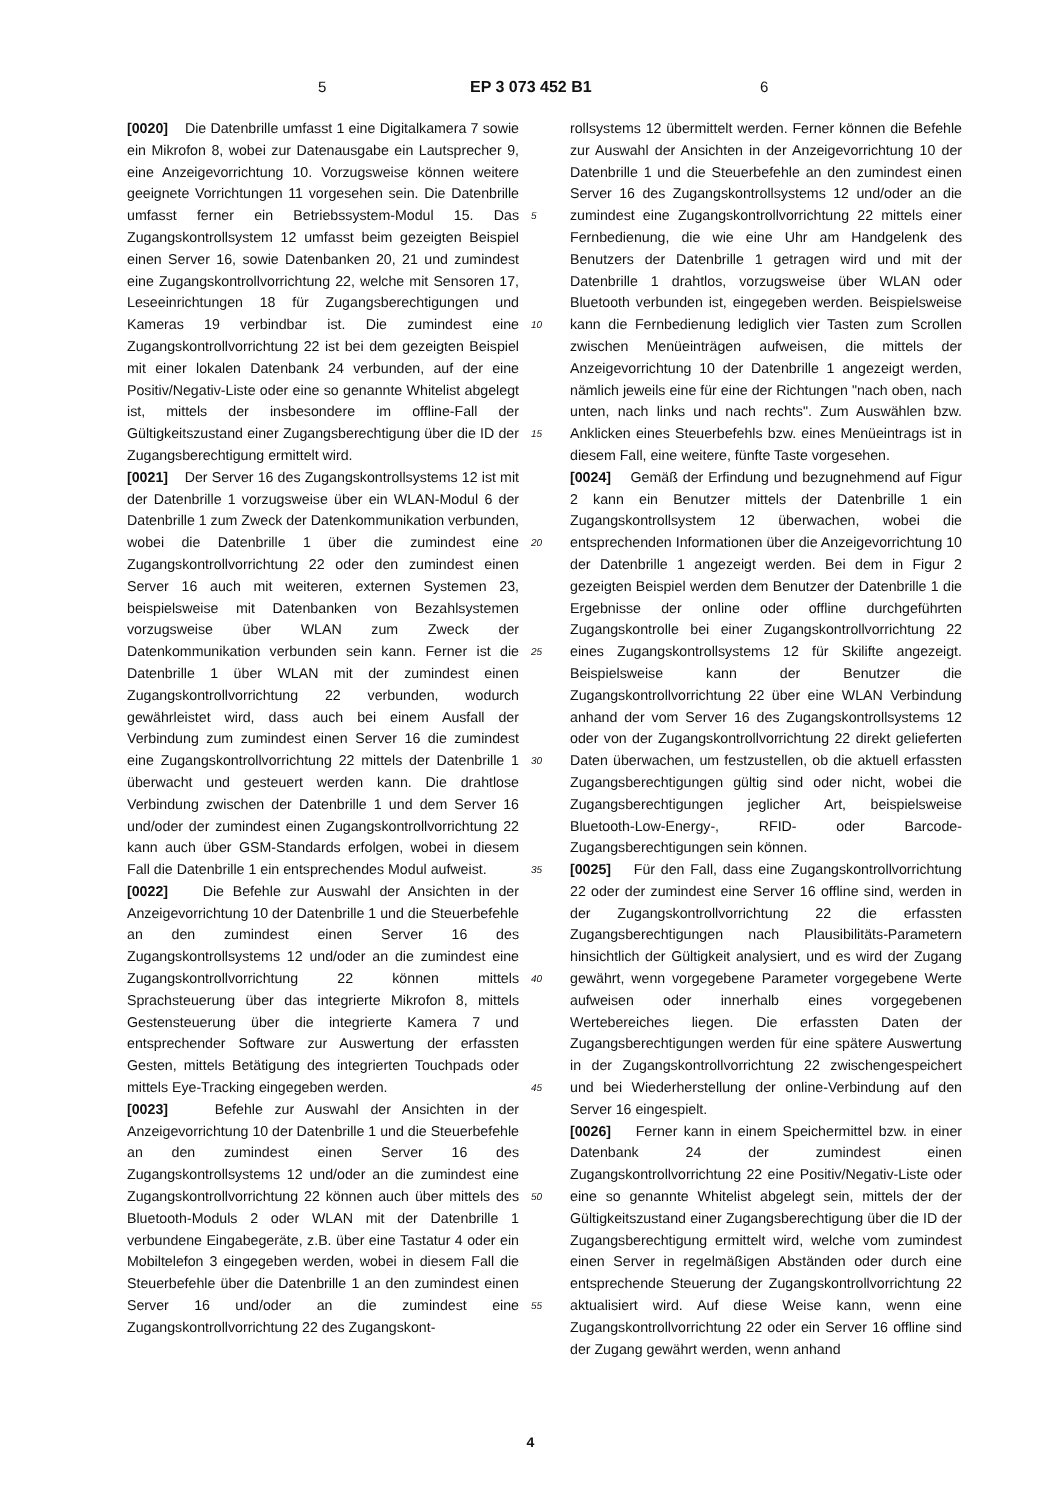5 EP 3 073 452 B1 6
[0020] Die Datenbrille umfasst 1 eine Digitalkamera 7 sowie ein Mikrofon 8, wobei zur Datenausgabe ein Lautsprecher 9, eine Anzeigevorrichtung 10. Vorzugsweise können weitere geeignete Vorrichtungen 11 vorgesehen sein. Die Datenbrille umfasst ferner ein Betriebssystem-Modul 15. Das Zugangskontrollsystem 12 umfasst beim gezeigten Beispiel einen Server 16, sowie Datenbanken 20, 21 und zumindest eine Zugangskontrollvorrichtung 22, welche mit Sensoren 17, Leseeinrichtungen 18 für Zugangsberechtigungen und Kameras 19 verbindbar ist. Die zumindest eine Zugangskontrollvorrichtung 22 ist bei dem gezeigten Beispiel mit einer lokalen Datenbank 24 verbunden, auf der eine Positiv/Negativ-Liste oder eine so genannte Whitelist abgelegt ist, mittels der insbesondere im offline-Fall der Gültigkeitszustand einer Zugangsberechtigung über die ID der Zugangsberechtigung ermittelt wird.
[0021] Der Server 16 des Zugangskontrollsystems 12 ist mit der Datenbrille 1 vorzugsweise über ein WLAN-Modul 6 der Datenbrille 1 zum Zweck der Datenkommunikation verbunden, wobei die Datenbrille 1 über die zumindest eine Zugangskontrollvorrichtung 22 oder den zumindest einen Server 16 auch mit weiteren, externen Systemen 23, beispielsweise mit Datenbanken von Bezahlsystemen vorzugsweise über WLAN zum Zweck der Datenkommunikation verbunden sein kann. Ferner ist die Datenbrille 1 über WLAN mit der zumindest einen Zugangskontrollvorrichtung 22 verbunden, wodurch gewährleistet wird, dass auch bei einem Ausfall der Verbindung zum zumindest einen Server 16 die zumindest eine Zugangskontrollvorrichtung 22 mittels der Datenbrille 1 überwacht und gesteuert werden kann. Die drahtlose Verbindung zwischen der Datenbrille 1 und dem Server 16 und/oder der zumindest einen Zugangskontrollvorrichtung 22 kann auch über GSM-Standards erfolgen, wobei in diesem Fall die Datenbrille 1 ein entsprechendes Modul aufweist.
[0022] Die Befehle zur Auswahl der Ansichten in der Anzeigevorrichtung 10 der Datenbrille 1 und die Steuerbefehle an den zumindest einen Server 16 des Zugangskontrollsystems 12 und/oder an die zumindest eine Zugangskontrollvorrichtung 22 können mittels Sprachsteuerung über das integrierte Mikrofon 8, mittels Gestensteuerung über die integrierte Kamera 7 und entsprechender Software zur Auswertung der erfassten Gesten, mittels Betätigung des integrierten Touchpads oder mittels Eye-Tracking eingegeben werden.
[0023] Befehle zur Auswahl der Ansichten in der Anzeigevorrichtung 10 der Datenbrille 1 und die Steuerbefehle an den zumindest einen Server 16 des Zugangskontrollsystems 12 und/oder an die zumindest eine Zugangskontrollvorrichtung 22 können auch über mittels des Bluetooth-Moduls 2 oder WLAN mit der Datenbrille 1 verbundene Eingabegeräte, z.B. über eine Tastatur 4 oder ein Mobiltelefon 3 eingegeben werden, wobei in diesem Fall die Steuerbefehle über die Datenbrille 1 an den zumindest einen Server 16 und/oder an die zumindest eine Zugangskontrollvorrichtung 22 des Zugangskont-
5
10
15
20
25
30
35
40
45
50
55
rollsystems 12 übermittelt werden. Ferner können die Befehle zur Auswahl der Ansichten in der Anzeigevorrichtung 10 der Datenbrille 1 und die Steuerbefehle an den zumindest einen Server 16 des Zugangskontrollsystems 12 und/oder an die zumindest eine Zugangskontrollvorrichtung 22 mittels einer Fernbedienung, die wie eine Uhr am Handgelenk des Benutzers der Datenbrille 1 getragen wird und mit der Datenbrille 1 drahtlos, vorzugsweise über WLAN oder Bluetooth verbunden ist, eingegeben werden. Beispielsweise kann die Fernbedienung lediglich vier Tasten zum Scrollen zwischen Menüeinträgen aufweisen, die mittels der Anzeigevorrichtung 10 der Datenbrille 1 angezeigt werden, nämlich jeweils eine für eine der Richtungen "nach oben, nach unten, nach links und nach rechts". Zum Auswählen bzw. Anklicken eines Steuerbefehls bzw. eines Menüeintrags ist in diesem Fall, eine weitere, fünfte Taste vorgesehen.
[0024] Gemäß der Erfindung und bezugnehmend auf Figur 2 kann ein Benutzer mittels der Datenbrille 1 ein Zugangskontrollsystem 12 überwachen, wobei die entsprechenden Informationen über die Anzeigevorrichtung 10 der Datenbrille 1 angezeigt werden. Bei dem in Figur 2 gezeigten Beispiel werden dem Benutzer der Datenbrille 1 die Ergebnisse der online oder offline durchgeführten Zugangskontrolle bei einer Zugangskontrollvorrichtung 22 eines Zugangskontrollsystems 12 für Skilifte angezeigt. Beispielsweise kann der Benutzer die Zugangskontrollvorrichtung 22 über eine WLAN Verbindung anhand der vom Server 16 des Zugangskontrollsystems 12 oder von der Zugangskontrollvorrichtung 22 direkt gelieferten Daten überwachen, um festzustellen, ob die aktuell erfassten Zugangsberechtigungen gültig sind oder nicht, wobei die Zugangsberechtigungen jeglicher Art, beispielsweise Bluetooth-Low-Energy-, RFID- oder Barcode- Zugangsberechtigungen sein können.
[0025] Für den Fall, dass eine Zugangskontrollvorrichtung 22 oder der zumindest eine Server 16 offline sind, werden in der Zugangskontrollvorrichtung 22 die erfassten Zugangsberechtigungen nach Plausibilitäts-Parametern hinsichtlich der Gültigkeit analysiert, und es wird der Zugang gewährt, wenn vorgegebene Parameter vorgegebene Werte aufweisen oder innerhalb eines vorgegebenen Wertebereiches liegen. Die erfassten Daten der Zugangsberechtigungen werden für eine spätere Auswertung in der Zugangskontrollvorrichtung 22 zwischengespeichert und bei Wiederherstellung der online-Verbindung auf den Server 16 eingespielt.
[0026] Ferner kann in einem Speichermittel bzw. in einer Datenbank 24 der zumindest einen Zugangskontrollvorrichtung 22 eine Positiv/Negativ-Liste oder eine so genannte Whitelist abgelegt sein, mittels der der Gültigkeitszustand einer Zugangsberechtigung über die ID der Zugangsberechtigung ermittelt wird, welche vom zumindest einen Server in regelmäßigen Abständen oder durch eine entsprechende Steuerung der Zugangskontrollvorrichtung 22 aktualisiert wird. Auf diese Weise kann, wenn eine Zugangskontrollvorrichtung 22 oder ein Server 16 offline sind der Zugang gewährt werden, wenn anhand
4